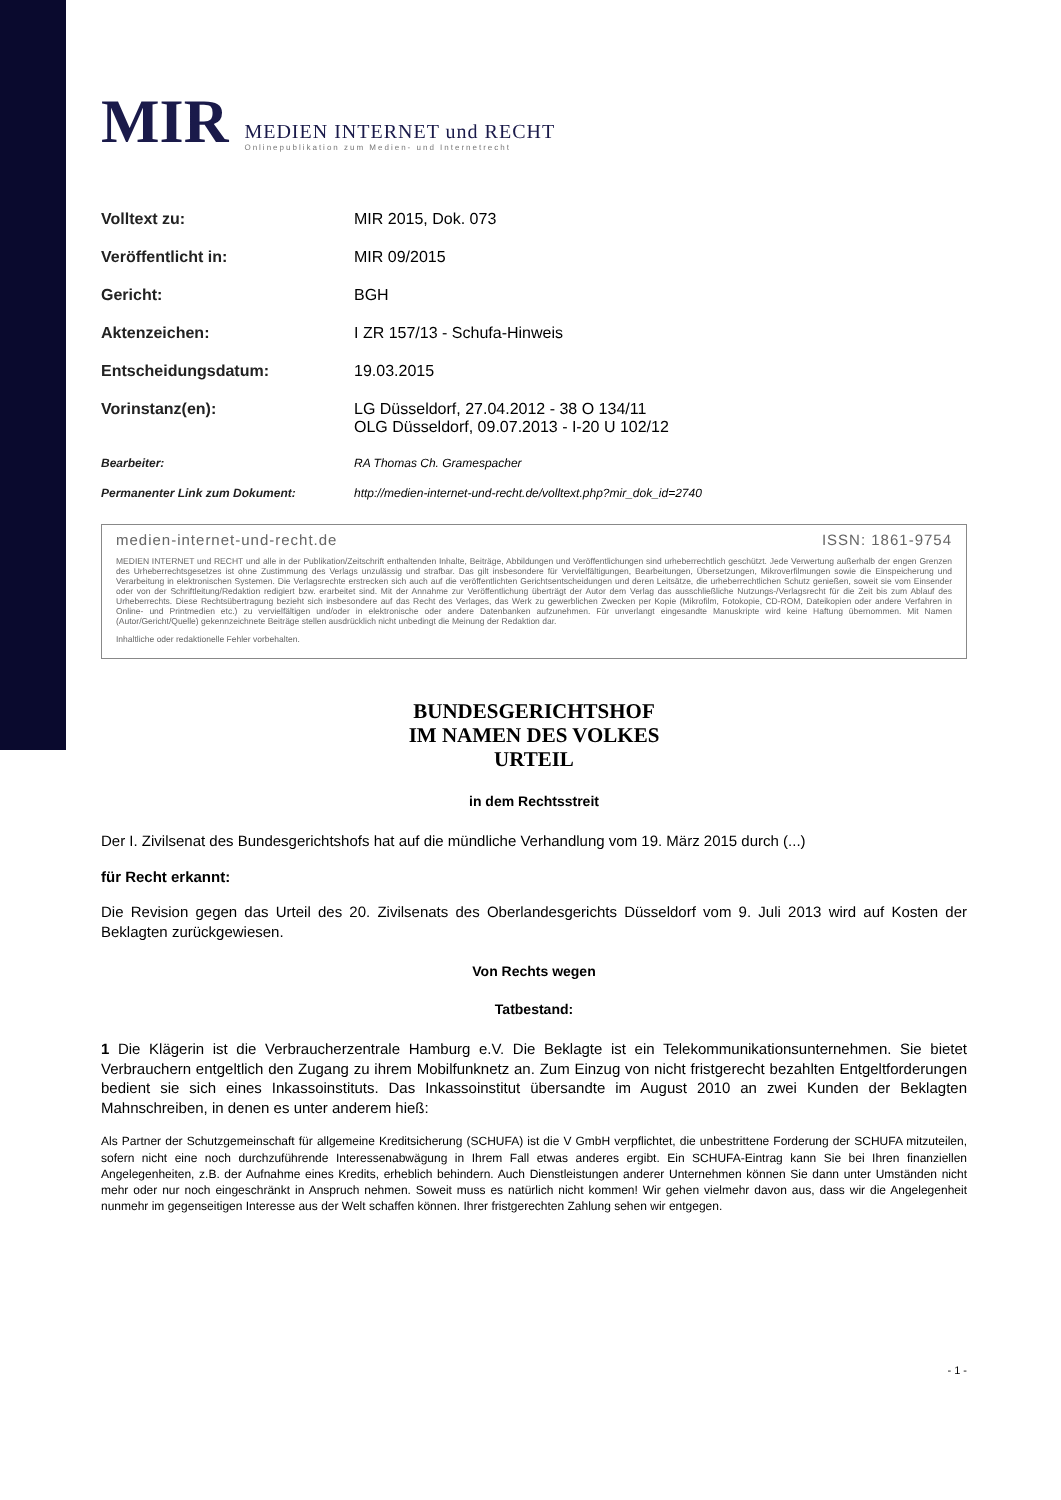MIR
MEDIEN INTERNET und RECHT
Onlinepublikation zum Medien- und Internetrecht
| Volltext zu: | MIR 2015, Dok. 073 |
| Veröffentlicht in: | MIR 09/2015 |
| Gericht: | BGH |
| Aktenzeichen: | I ZR 157/13 - Schufa-Hinweis |
| Entscheidungsdatum: | 19.03.2015 |
| Vorinstanz(en): | LG Düsseldorf, 27.04.2012 - 38 O 134/11 OLG Düsseldorf, 09.07.2013 - I-20 U 102/12 |
| Bearbeiter: | RA Thomas Ch. Gramespacher |
| Permanenter Link zum Dokument: | http://medien-internet-und-recht.de/volltext.php?mir_dok_id=2740 |
medien-internet-und-recht.de ISSN: 1861-9754
MEDIEN INTERNET und RECHT und alle in der Publikation/Zeitschrift enthaltenden Inhalte, Beiträge, Abbildungen und Veröffentlichungen sind urheberrechtlich geschützt. Jede Verwertung außerhalb der engen Grenzen des Urheberrechtsgesetzes ist ohne Zustimmung des Verlags unzulässig und strafbar. Das gilt insbesondere für Vervielfältigungen, Bearbeitungen, Übersetzungen, Mikroverfilmungen sowie die Einspeicherung und Verarbeitung in elektronischen Systemen. Die Verlagsrechte erstrecken sich auch auf die veröffentlichten Gerichtsentscheidungen und deren Leitsätze, die urheberrechtlichen Schutz genießen, soweit sie vom Einsender oder von der Schriftleitung/Redaktion redigiert bzw. erarbeitet sind. Mit der Annahme zur Veröffentlichung überträgt der Autor dem Verlag das ausschließliche Nutzungs-/Verlagsrecht für die Zeit bis zum Ablauf des Urheberrechts. Diese Rechtsübertragung bezieht sich insbesondere auf das Recht des Verlages, das Werk zu gewerblichen Zwecken per Kopie (Mikrofilm, Fotokopie, CD-ROM, Dateikopien oder andere Verfahren in Online- und Printmedien etc.) zu vervielfältigen und/oder in elektronische oder andere Datenbanken aufzunehmen. Für unverlangt eingesandte Manuskripte wird keine Haftung übernommen. Mit Namen (Autor/Gericht/Quelle) gekennzeichnete Beiträge stellen ausdrücklich nicht unbedingt die Meinung der Redaktion dar.
Inhaltliche oder redaktionelle Fehler vorbehalten.
BUNDESGERICHTSHOF
IM NAMEN DES VOLKES
URTEIL
in dem Rechtsstreit
Der I. Zivilsenat des Bundesgerichtshofs hat auf die mündliche Verhandlung vom 19. März 2015 durch (...)
für Recht erkannt:
Die Revision gegen das Urteil des 20. Zivilsenats des Oberlandesgerichts Düsseldorf vom 9. Juli 2013 wird auf Kosten der Beklagten zurückgewiesen.
Von Rechts wegen
Tatbestand:
1 Die Klägerin ist die Verbraucherzentrale Hamburg e.V. Die Beklagte ist ein Telekommunikationsunternehmen. Sie bietet Verbrauchern entgeltlich den Zugang zu ihrem Mobilfunknetz an. Zum Einzug von nicht fristgerecht bezahlten Entgeltforderungen bedient sie sich eines Inkassoinstituts. Das Inkassoinstitut übersandte im August 2010 an zwei Kunden der Beklagten Mahnschreiben, in denen es unter anderem hieß:
Als Partner der Schutzgemeinschaft für allgemeine Kreditsicherung (SCHUFA) ist die V GmbH verpflichtet, die unbestrittene Forderung der SCHUFA mitzuteilen, sofern nicht eine noch durchzuführende Interessenabwägung in Ihrem Fall etwas anderes ergibt. Ein SCHUFA-Eintrag kann Sie bei Ihren finanziellen Angelegenheiten, z.B. der Aufnahme eines Kredits, erheblich behindern. Auch Dienstleistungen anderer Unternehmen können Sie dann unter Umständen nicht mehr oder nur noch eingeschränkt in Anspruch nehmen. Soweit muss es natürlich nicht kommen! Wir gehen vielmehr davon aus, dass wir die Angelegenheit nunmehr im gegenseitigen Interesse aus der Welt schaffen können. Ihrer fristgerechten Zahlung sehen wir entgegen.
- 1 -